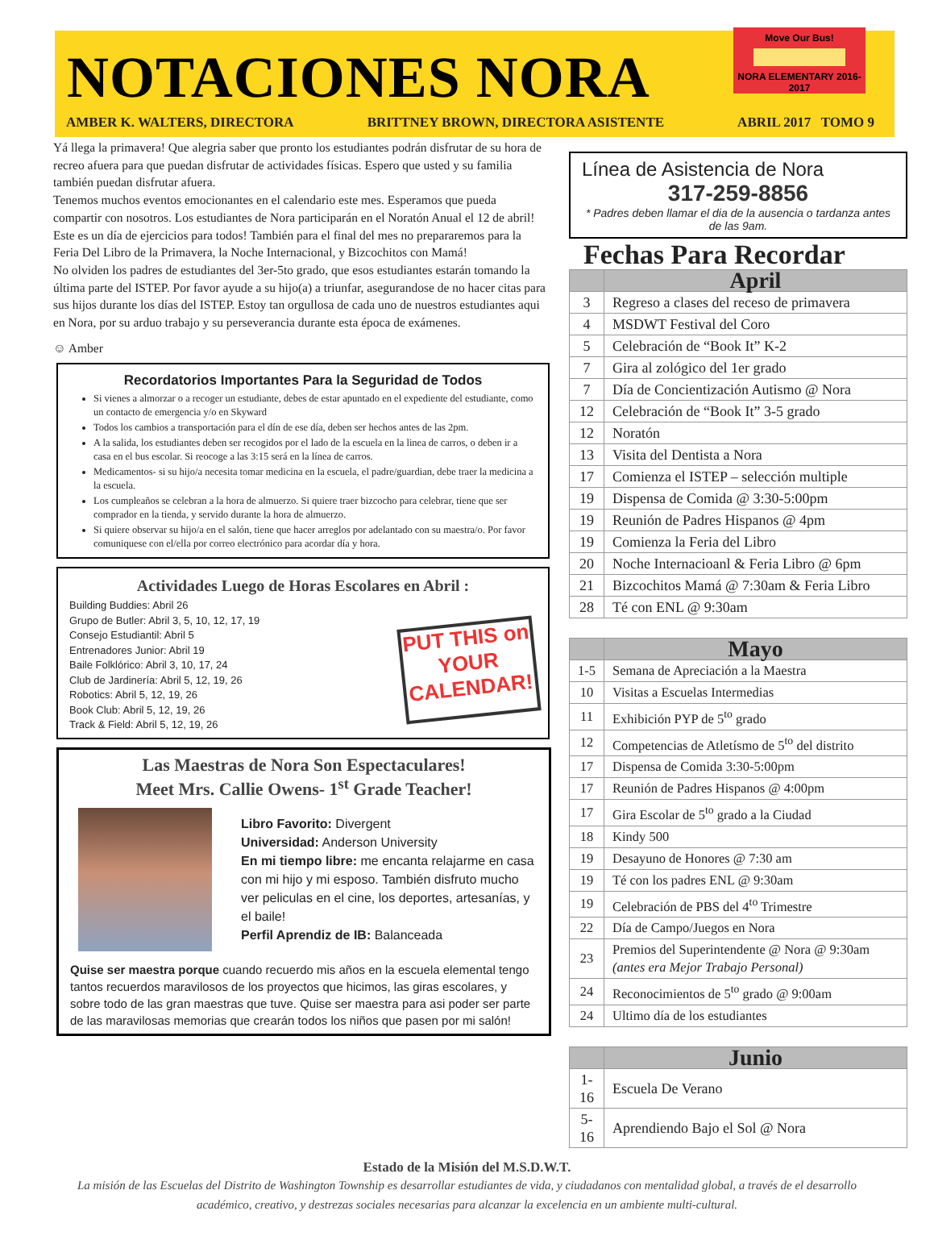NOTACIONES NORA
Move Our Bus!
NORA ELEMENTARY 2016-2017
AMBER K. WALTERS, DIRECTORA BRITTNEY BROWN, DIRECTORA ASISTENTE ABRIL 2017 TOMO 9
Yá llega la primavera! Que alegria saber que pronto los estudiantes podrán disfrutar de su hora de recreo afuera para que puedan disfrutar de actividades físicas. Espero que usted y su familia también puedan disfrutar afuera.
Tenemos muchos eventos emocionantes en el calendario este mes. Esperamos que pueda compartir con nosotros. Los estudiantes de Nora participarán en el Noratón Anual el 12 de abril! Este es un día de ejercicios para todos! También para el final del mes no prepararemos para la Feria Del Libro de la Primavera, la Noche Internacional, y Bizcochitos con Mamá!
No olviden los padres de estudiantes del 3er-5to grado, que esos estudiantes estarán tomando la última parte del ISTEP. Por favor ayude a su hijo(a) a triunfar, asegurandose de no hacer citas para sus hijos durante los días del ISTEP. Estoy tan orgullosa de cada uno de nuestros estudiantes aqui en Nora, por su arduo trabajo y su perseverancia durante esta época de exámenes.
☺ Amber
Recordatorios Importantes Para la Seguridad de Todos
Si vienes a almorzar o a recoger un estudiante, debes de estar apuntado en el expediente del estudiante, como un contacto de emergencia y/o en Skyward
Todos los cambios a transportación para el dín de ese día, deben ser hechos antes de las 2pm.
A la salida, los estudiantes deben ser recogidos por el lado de la escuela en la linea de carros, o deben ir a casa en el bus escolar. Si reocoge a las 3:15 será en la línea de carros.
Medicamentos- si su hijo/a necesita tomar medicina en la escuela, el padre/guardian, debe traer la medicina a la escuela.
Los cumpleaños se celebran a la hora de almuerzo. Si quiere traer bizcocho para celebrar, tiene que ser comprador en la tienda, y servido durante la hora de almuerzo.
Si quiere observar su hijo/a en el salón, tiene que hacer arreglos por adelantado con su maestra/o. Por favor comuniquese con el/ella por correo electrónico para acordar día y hora.
Actividades Luego de Horas Escolares en Abril :
Building Buddies: Abril 26
Grupo de Butler: Abril 3, 5, 10, 12, 17, 19
Consejo Estudiantil: Abril 5
Entrenadores Junior: Abril 19
Baile Folklórico: Abril 3, 10, 17, 24
Club de Jardinería: Abril 5, 12, 19, 26
Robotics: Abril 5, 12, 19, 26
Book Club: Abril 5, 12, 19, 26
Track & Field: Abril 5, 12, 19, 26
PUT THIS on YOUR CALENDAR!
Las Maestras de Nora Son Espectaculares!
Meet Mrs. Callie Owens- 1<sup>st</sup> Grade Teacher!
Libro Favorito: Divergent
Universidad: Anderson University
En mi tiempo libre: me encanta relajarme en casa con mi hijo y mi esposo. También disfruto mucho ver peliculas en el cine, los deportes, artesanías, y el baile!
Perfil Aprendiz de IB: Balanceada
Quise ser maestra porque cuando recuerdo mis años en la escuela elemental tengo tantos recuerdos maravilosos de los proyectos que hicimos, las giras escolares, y sobre todo de las gran maestras que tuve. Quise ser maestra para asi poder ser parte de las maravilosas memorias que crearán todos los niños que pasen por mi salón!
Línea de Asistencia de Nora
317-259-8856
* Padres deben llamar el dia de la ausencia o tardanza antes de las 9am.
Fechas Para Recordar
| | April |
| --- | --- |
| 3 | Regreso a clases del receso de primavera |
| 4 | MSDWT Festival del Coro |
| 5 | Celebración de “Book It” K-2 |
| 7 | Gira al zológico del 1er grado |
| 7 | Día de Concientización Autismo @ Nora |
| 12 | Celebración de “Book It” 3-5 grado |
| 12 | Noratón |
| 13 | Visita del Dentista a Nora |
| 17 | Comienza el ISTEP – selección multiple |
| 19 | Dispensa de Comida @ 3:30-5:00pm |
| 19 | Reunión de Padres Hispanos @ 4pm |
| 19 | Comienza la Feria del Libro |
| 20 | Noche Internacioanl & Feria Libro @ 6pm |
| 21 | Bizcochitos Mamá @ 7:30am & Feria Libro |
| 28 | Té con ENL @ 9:30am |
| | Mayo |
| --- | --- |
| 1-5 | Semana de Apreciación a la Maestra |
| 10 | Visitas a Escuelas Intermedias |
| 11 | Exhibición PYP de 5<sup>to</sup> grado |
| 12 | Competencias de Atletísmo de 5<sup>to</sup> del distrito |
| 17 | Dispensa de Comida 3:30-5:00pm |
| 17 | Reunión de Padres Hispanos @ 4:00pm |
| 17 | Gira Escolar de 5<sup>to</sup> grado a la Ciudad |
| 18 | Kindy 500 |
| 19 | Desayuno de Honores @ 7:30 am |
| 19 | Té con los padres ENL @ 9:30am |
| 19 | Celebración de PBS del 4<sup>to</sup> Trimestre |
| 22 | Día de Campo/Juegos en Nora |
| 23 | Premios del Superintendente @ Nora @ 9:30am (antes era Mejor Trabajo Personal) |
| 24 | Reconocimientos de 5<sup>to</sup> grado @ 9:00am |
| 24 | Ultimo día de los estudiantes |
| | Junio |
| --- | --- |
| 1-16 | Escuela De Verano |
| 5-16 | Aprendiendo Bajo el Sol @ Nora |
Estado de la Misión del M.S.D.W.T.
La misión de las Escuelas del Distrito de Washington Township es desarrollar estudiantes de vida, y ciudadanos con mentalidad global, a través de el desarrollo académico, creativo, y destrezas sociales necesarias para alcanzar la excelencia en un ambiente multi-cultural.